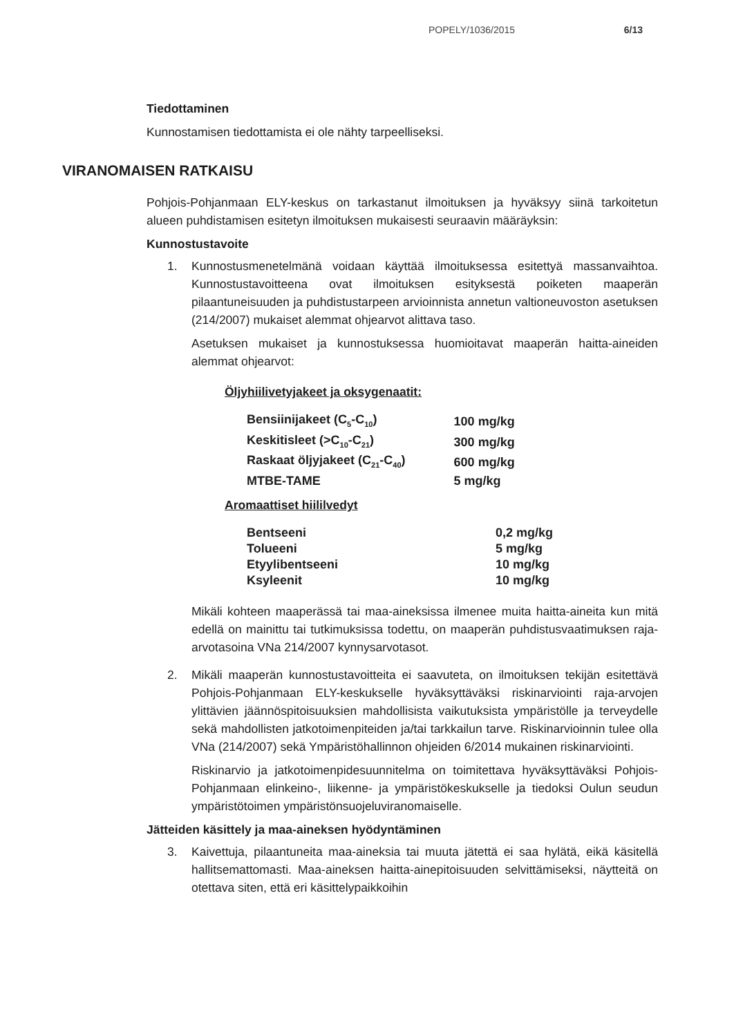POPELY/1036/2015 6/13
Tiedottaminen
Kunnostamisen tiedottamista ei ole nähty tarpeelliseksi.
VIRANOMAISEN RATKAISU
Pohjois-Pohjanmaan ELY-keskus on tarkastanut ilmoituksen ja hyväksyy siinä tarkoitetun alueen puhdistamisen esitetyn ilmoituksen mukaisesti seuraavin määräyksin:
Kunnostustavoite
1. Kunnostusmenetelmänä voidaan käyttää ilmoituksessa esitettyä massanvaihtoa. Kunnostustavoitteena ovat ilmoituksen esityksestä poiketen maaperän pilaantuneisuuden ja puhdistustarpeen arvioinnista annetun valtioneuvoston asetuksen (214/2007) mukaiset alemmat ohjearvot alittava taso.
Asetuksen mukaiset ja kunnostuksessa huomioitavat maaperän haitta-aineiden alemmat ohjearvot:
Öljyhiilivetyjakeet ja oksygenaatit:
| Bensiinijakeet (C<sub>5</sub>-C<sub>10</sub>) | 100 mg/kg |
| Keskitisleet (>C<sub>10</sub>-C<sub>21</sub>) | 300 mg/kg |
| Raskaat öljyjakeet (C<sub>21</sub>-C<sub>40</sub>) | 600 mg/kg |
| MTBE-TAME | 5 mg/kg |
Aromaattiset hiililvedyt
| Bentseeni | 0,2 mg/kg |
| Tolueeni | 5 mg/kg |
| Etyylibentseeni | 10 mg/kg |
| Ksyleenit | 10 mg/kg |
Mikäli kohteen maaperässä tai maa-aineksissa ilmenee muita haitta-aineita kun mitä edellä on mainittu tai tutkimuksissa todettu, on maaperän puhdistusvaatimuksen raja-arvotasoina VNa 214/2007 kynnysarvotasot.
2. Mikäli maaperän kunnostustavoitteita ei saavuteta, on ilmoituksen tekijän esitettävä Pohjois-Pohjanmaan ELY-keskukselle hyväksyttäväksi riskinarviointi raja-arvojen ylittävien jäännöspitoisuuksien mahdollisista vaikutuksista ympäristölle ja terveydelle sekä mahdollisten jatkotoimenpiteiden ja/tai tarkkailun tarve. Riskinarvioinnin tulee olla VNa (214/2007) sekä Ympäristöhallinnon ohjeiden 6/2014 mukainen riskinarviointi.
Riskinarvio ja jatkotoimenpidesuunnitelma on toimitettava hyväksyttäväksi Pohjois-Pohjanmaan elinkeino-, liikenne- ja ympäristökeskukselle ja tiedoksi Oulun seudun ympäristötoimen ympäristönsuojeluviranomaiselle.
Jätteiden käsittely ja maa-aineksen hyödyntäminen
3. Kaivettuja, pilaantuneita maa-aineksia tai muuta jätettä ei saa hylätä, eikä käsitellä hallitsemattomasti. Maa-aineksen haitta-ainepitoisuuden selvittämiseksi, näytteitä on otettava siten, että eri käsittelypaikkoihin